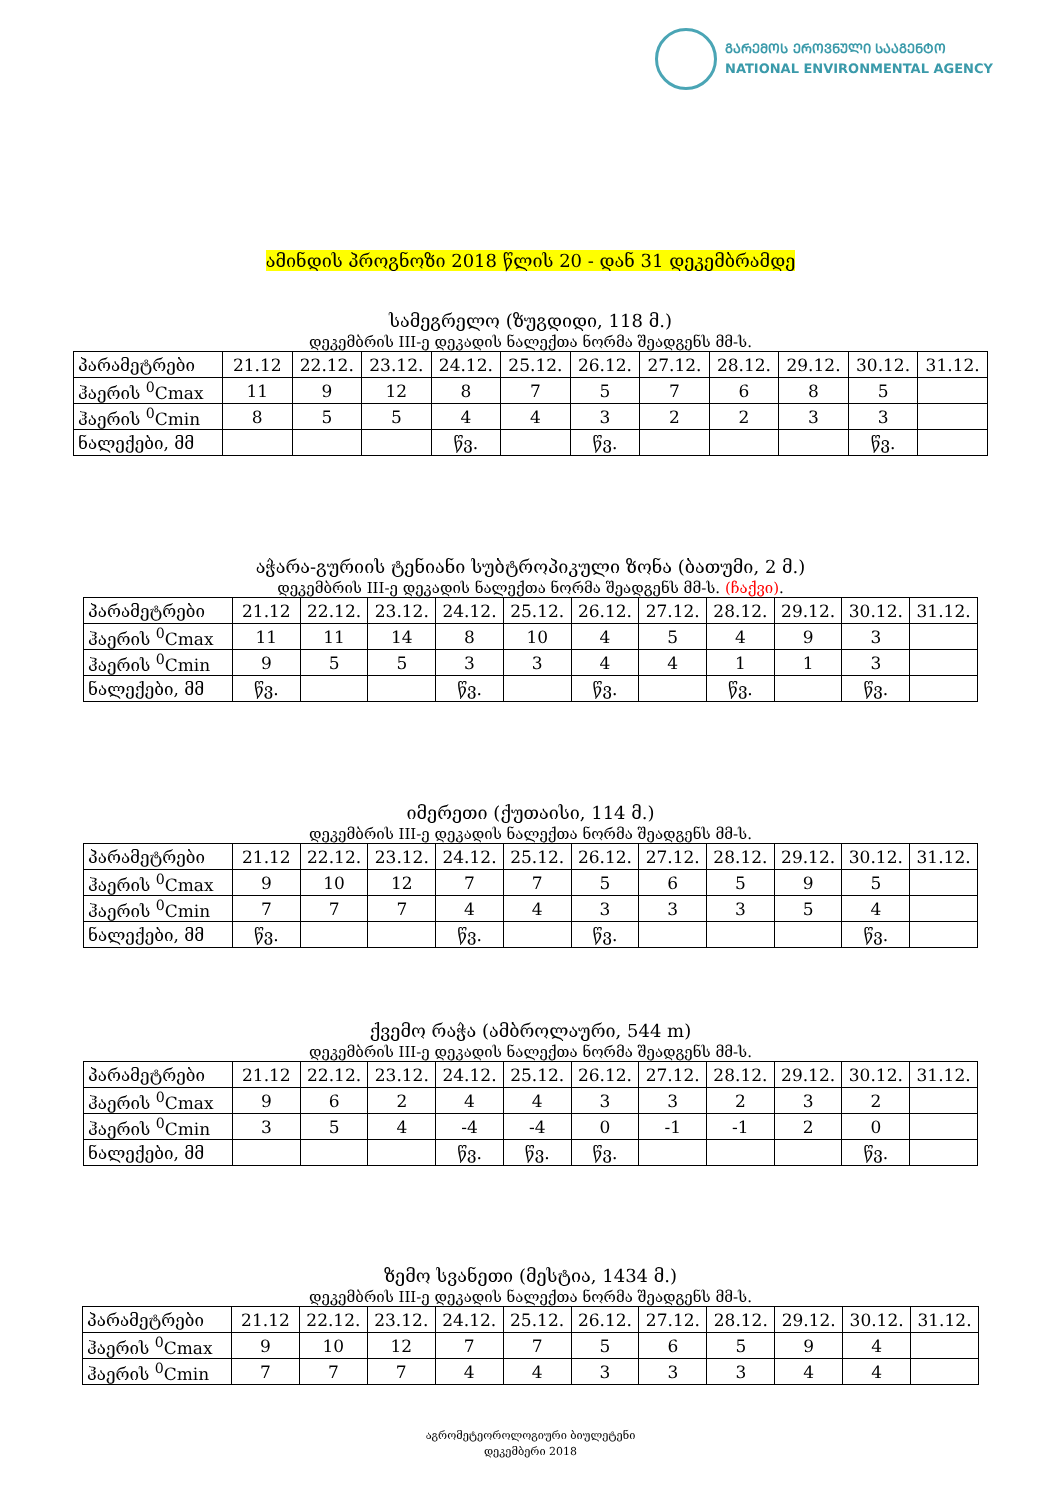ᲒᲐᲠᲔᲛᲝᲡ ᲔᲠᲝᲕᲜᲣᲚᲘ ᲡᲐᲐᲒᲔᲜᲢᲝ
NATIONAL ENVIRONMENTAL AGENCY
ამინდის პროგნოზი 2018 წლის 20 - დან 31 დეკემბრამდე
სამეგრელო (ზუგდიდი, 118 მ.)
დეკემბრის III-ე დეკადის ნალექთა ნორმა შეადგენს მმ-ს.
| პარამეტრები | 21.12 | 22.12. | 23.12. | 24.12. | 25.12. | 26.12. | 27.12. | 28.12. | 29.12. | 30.12. | 31.12. |
| ჰაერის <sup>0</sup>Cmax | 11 | 9 | 12 | 8 | 7 | 5 | 7 | 6 | 8 | 5 | |
| ჰაერის <sup>0</sup>Cmin | 8 | 5 | 5 | 4 | 4 | 3 | 2 | 2 | 3 | 3 | |
| ნალექები, მმ | | | | წვ. | | წვ. | | | | წვ. | |
აჭარა-გურიის ტენიანი სუბტროპიკული ზონა (ბათუმი, 2 მ.)
დეკემბრის III-ე დეკადის ნალექთა ნორმა შეადგენს მმ-ს. (ჩაქვი).
| პარამეტრები | 21.12 | 22.12. | 23.12. | 24.12. | 25.12. | 26.12. | 27.12. | 28.12. | 29.12. | 30.12. | 31.12. |
| ჰაერის <sup>0</sup>Cmax | 11 | 11 | 14 | 8 | 10 | 4 | 5 | 4 | 9 | 3 | |
| ჰაერის <sup>0</sup>Cmin | 9 | 5 | 5 | 3 | 3 | 4 | 4 | 1 | 1 | 3 | |
| ნალექები, მმ | წვ. | | | წვ. | | წვ. | | წვ. | | წვ. | |
იმერეთი (ქუთაისი, 114 მ.)
დეკემბრის III-ე დეკადის ნალექთა ნორმა შეადგენს მმ-ს.
| პარამეტრები | 21.12 | 22.12. | 23.12. | 24.12. | 25.12. | 26.12. | 27.12. | 28.12. | 29.12. | 30.12. | 31.12. |
| ჰაერის <sup>0</sup>Cmax | 9 | 10 | 12 | 7 | 7 | 5 | 6 | 5 | 9 | 5 | |
| ჰაერის <sup>0</sup>Cmin | 7 | 7 | 7 | 4 | 4 | 3 | 3 | 3 | 5 | 4 | |
| ნალექები, მმ | წვ. | | | წვ. | | წვ. | | | | წვ. | |
ქვემო რაჭა (ამბროლაური, 544 m)
დეკემბრის III-ე დეკადის ნალექთა ნორმა შეადგენს მმ-ს.
| პარამეტრები | 21.12 | 22.12. | 23.12. | 24.12. | 25.12. | 26.12. | 27.12. | 28.12. | 29.12. | 30.12. | 31.12. |
| ჰაერის <sup>0</sup>Cmax | 9 | 6 | 2 | 4 | 4 | 3 | 3 | 2 | 3 | 2 | |
| ჰაერის <sup>0</sup>Cmin | 3 | 5 | 4 | -4 | -4 | 0 | -1 | -1 | 2 | 0 | |
| ნალექები, მმ | | | | წვ. | წვ. | წვ. | | | | წვ. | |
ზემო სვანეთი (მესტია, 1434 მ.)
დეკემბრის III-ე დეკადის ნალექთა ნორმა შეადგენს მმ-ს.
| პარამეტრები | 21.12 | 22.12. | 23.12. | 24.12. | 25.12. | 26.12. | 27.12. | 28.12. | 29.12. | 30.12. | 31.12. |
| ჰაერის <sup>0</sup>Cmax | 9 | 10 | 12 | 7 | 7 | 5 | 6 | 5 | 9 | 4 | |
| ჰაერის <sup>0</sup>Cmin | 7 | 7 | 7 | 4 | 4 | 3 | 3 | 3 | 4 | 4 | |
აგრომეტეოროლოგიური ბიულეტენი
დეკემბერი 2018